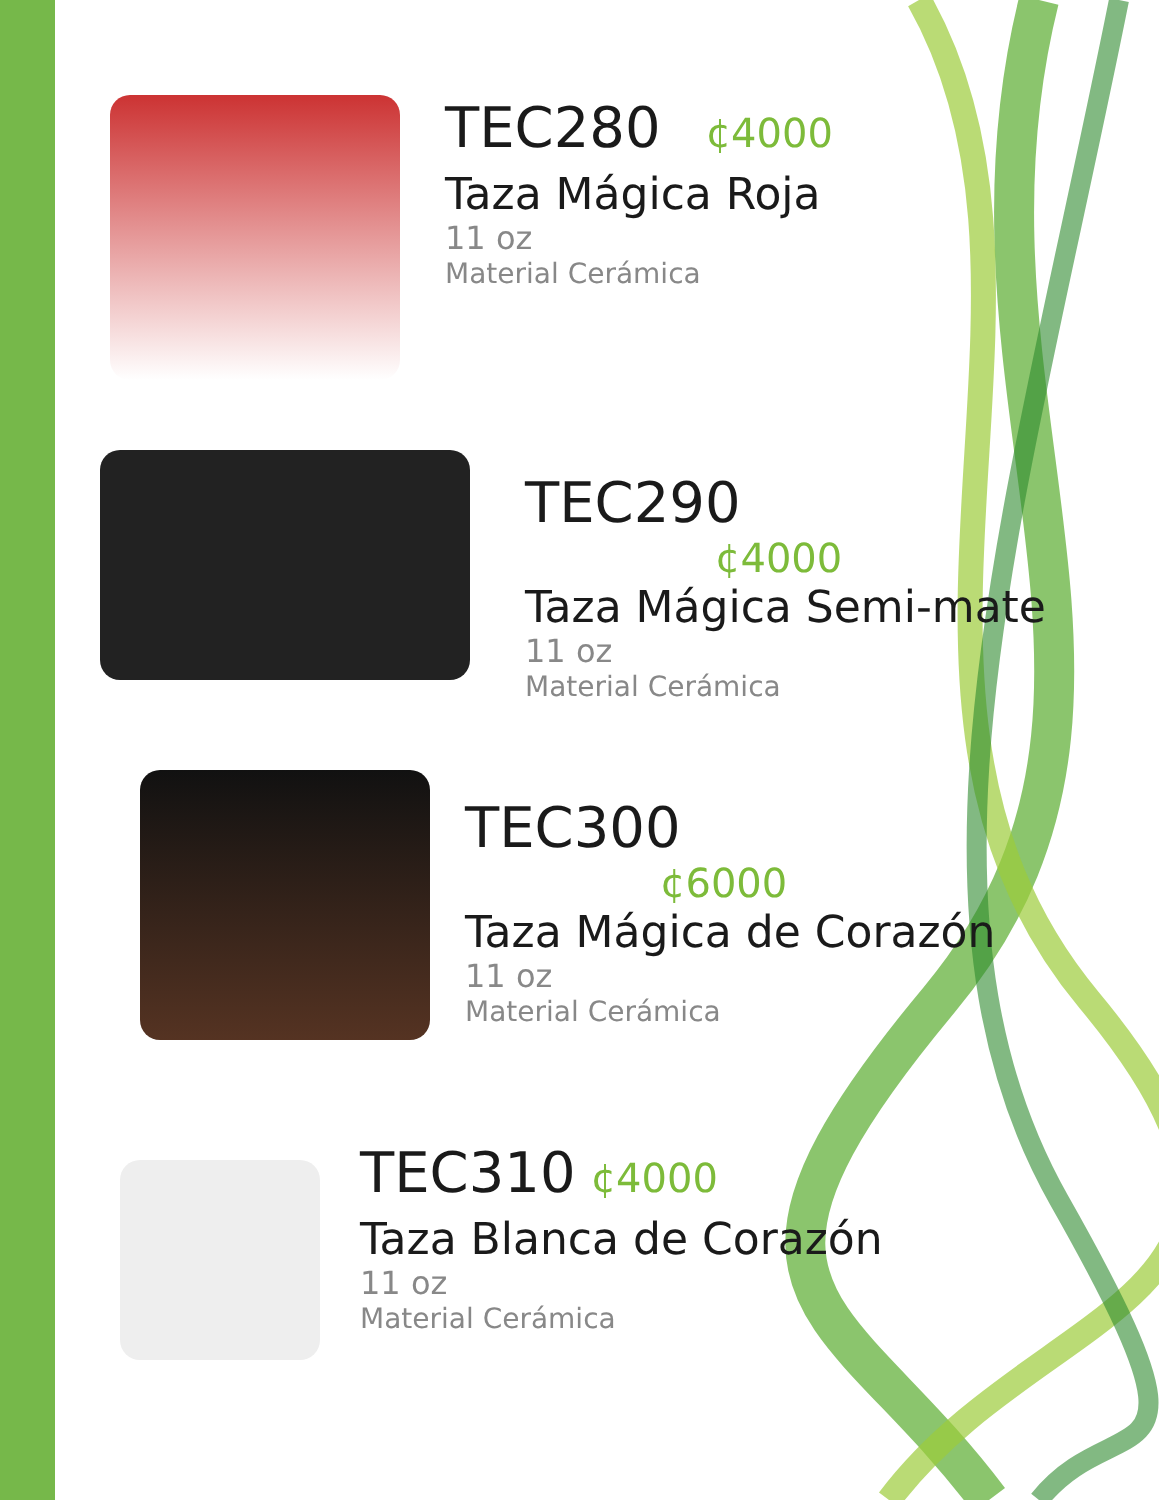TEC280 ¢4000
Taza Mágica Roja
11 oz
Material Cerámica
TEC290
¢4000
Taza Mágica Semi-mate
11 oz
Material Cerámica
TEC300
¢6000
Taza Mágica de Corazón
11 oz
Material Cerámica
TEC310 ¢4000
Taza Blanca de Corazón
11 oz
Material Cerámica